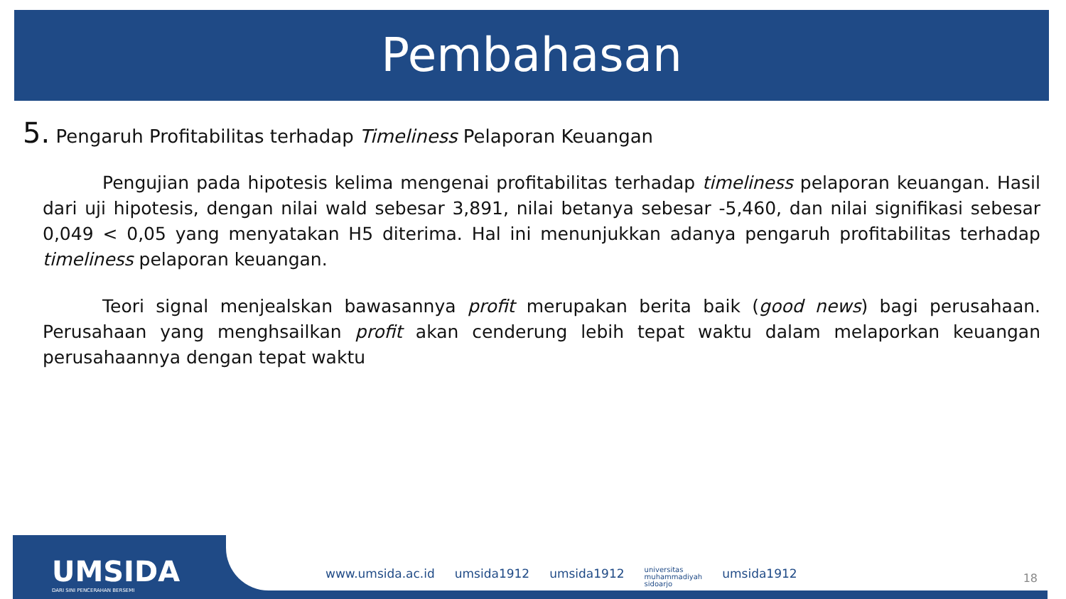Pembahasan
5. Pengaruh Profitabilitas terhadap Timeliness Pelaporan Keuangan
Pengujian pada hipotesis kelima mengenai profitabilitas terhadap timeliness pelaporan keuangan. Hasil dari uji hipotesis, dengan nilai wald sebesar 3,891, nilai betanya sebesar -5,460, dan nilai signifikasi sebesar 0,049 < 0,05 yang menyatakan H5 diterima. Hal ini menunjukkan adanya pengaruh profitabilitas terhadap timeliness pelaporan keuangan.
Teori signal menjealskan bawasannya profit merupakan berita baik (good news) bagi perusahaan. Perusahaan yang menghsailkan profit akan cenderung lebih tepat waktu dalam melaporkan keuangan perusahaannya dengan tepat waktu
UMSIDA
DARI SINI PENCERAHAN BERSEMI
www.umsida.ac.id umsida1912 umsida1912 universitas
muhammadiyah
sidoarjo umsida1912
18